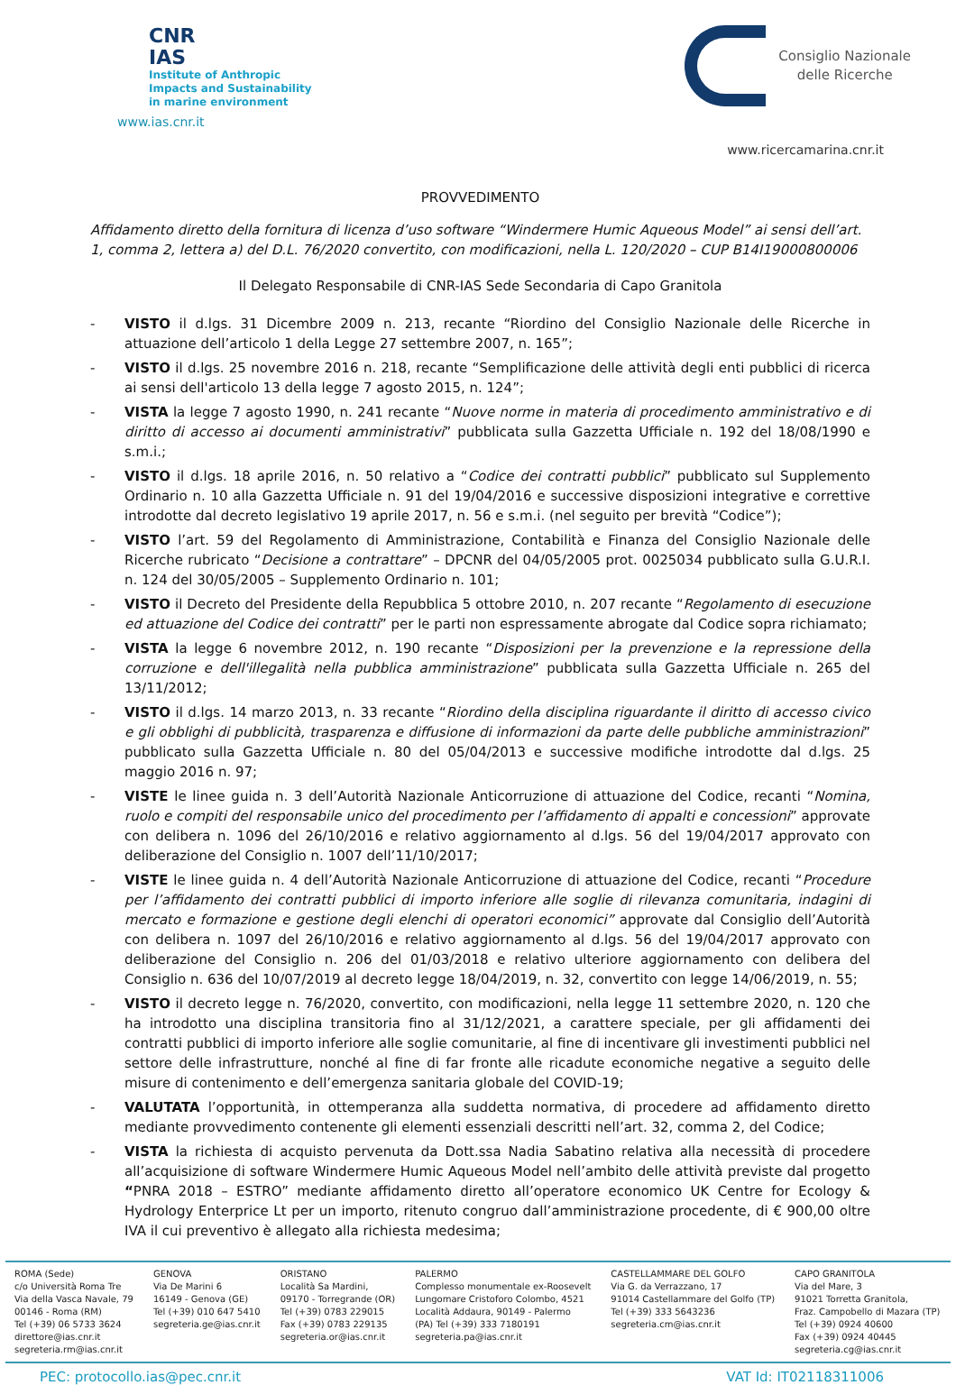CNR
IAS
Institute of Anthropic
Impacts and Sustainability
in marine environment
www.ias.cnr.it
Consiglio Nazionale
delle Ricerche
www.ricercamarina.cnr.it
PROVVEDIMENTO
Affidamento diretto della fornitura di licenza d’uso software “Windermere Humic Aqueous Model” ai sensi dell’art. 1, comma 2, lettera a) del D.L. 76/2020 convertito, con modificazioni, nella L. 120/2020 – CUP B14I19000800006
Il Delegato Responsabile di CNR-IAS Sede Secondaria di Capo Granitola
- VISTO il d.lgs. 31 Dicembre 2009 n. 213, recante “Riordino del Consiglio Nazionale delle Ricerche in attuazione dell’articolo 1 della Legge 27 settembre 2007, n. 165”;
- VISTO il d.lgs. 25 novembre 2016 n. 218, recante “Semplificazione delle attività degli enti pubblici di ricerca ai sensi dell'articolo 13 della legge 7 agosto 2015, n. 124”;
- VISTA la legge 7 agosto 1990, n. 241 recante “Nuove norme in materia di procedimento amministrativo e di diritto di accesso ai documenti amministrativi” pubblicata sulla Gazzetta Ufficiale n. 192 del 18/08/1990 e s.m.i.;
- VISTO il d.lgs. 18 aprile 2016, n. 50 relativo a “Codice dei contratti pubblici” pubblicato sul Supplemento Ordinario n. 10 alla Gazzetta Ufficiale n. 91 del 19/04/2016 e successive disposizioni integrative e correttive introdotte dal decreto legislativo 19 aprile 2017, n. 56 e s.m.i. (nel seguito per brevità “Codice”);
- VISTO l’art. 59 del Regolamento di Amministrazione, Contabilità e Finanza del Consiglio Nazionale delle Ricerche rubricato “Decisione a contrattare” – DPCNR del 04/05/2005 prot. 0025034 pubblicato sulla G.U.R.I. n. 124 del 30/05/2005 – Supplemento Ordinario n. 101;
- VISTO il Decreto del Presidente della Repubblica 5 ottobre 2010, n. 207 recante “Regolamento di esecuzione ed attuazione del Codice dei contratti” per le parti non espressamente abrogate dal Codice sopra richiamato;
- VISTA la legge 6 novembre 2012, n. 190 recante “Disposizioni per la prevenzione e la repressione della corruzione e dell'illegalità nella pubblica amministrazione” pubblicata sulla Gazzetta Ufficiale n. 265 del 13/11/2012;
- VISTO il d.lgs. 14 marzo 2013, n. 33 recante “Riordino della disciplina riguardante il diritto di accesso civico e gli obblighi di pubblicità, trasparenza e diffusione di informazioni da parte delle pubbliche amministrazioni” pubblicato sulla Gazzetta Ufficiale n. 80 del 05/04/2013 e successive modifiche introdotte dal d.lgs. 25 maggio 2016 n. 97;
- VISTE le linee guida n. 3 dell’Autorità Nazionale Anticorruzione di attuazione del Codice, recanti “Nomina, ruolo e compiti del responsabile unico del procedimento per l’affidamento di appalti e concessioni” approvate con delibera n. 1096 del 26/10/2016 e relativo aggiornamento al d.lgs. 56 del 19/04/2017 approvato con deliberazione del Consiglio n. 1007 dell’11/10/2017;
- VISTE le linee guida n. 4 dell’Autorità Nazionale Anticorruzione di attuazione del Codice, recanti “Procedure per l’affidamento dei contratti pubblici di importo inferiore alle soglie di rilevanza comunitaria, indagini di mercato e formazione e gestione degli elenchi di operatori economici” approvate dal Consiglio dell’Autorità con delibera n. 1097 del 26/10/2016 e relativo aggiornamento al d.lgs. 56 del 19/04/2017 approvato con deliberazione del Consiglio n. 206 del 01/03/2018 e relativo ulteriore aggiornamento con delibera del Consiglio n. 636 del 10/07/2019 al decreto legge 18/04/2019, n. 32, convertito con legge 14/06/2019, n. 55;
- VISTO il decreto legge n. 76/2020, convertito, con modificazioni, nella legge 11 settembre 2020, n. 120 che ha introdotto una disciplina transitoria fino al 31/12/2021, a carattere speciale, per gli affidamenti dei contratti pubblici di importo inferiore alle soglie comunitarie, al fine di incentivare gli investimenti pubblici nel settore delle infrastrutture, nonché al fine di far fronte alle ricadute economiche negative a seguito delle misure di contenimento e dell’emergenza sanitaria globale del COVID-19;
- VALUTATA l’opportunità, in ottemperanza alla suddetta normativa, di procedere ad affidamento diretto mediante provvedimento contenente gli elementi essenziali descritti nell’art. 32, comma 2, del Codice;
- VISTA la richiesta di acquisto pervenuta da Dott.ssa Nadia Sabatino relativa alla necessità di procedere all’acquisizione di software Windermere Humic Aqueous Model nell’ambito delle attività previste dal progetto “PNRA 2018 – ESTRO” mediante affidamento diretto all’operatore economico UK Centre for Ecology & Hydrology Enterprice Lt per un importo, ritenuto congruo dall’amministrazione procedente, di € 900,00 oltre IVA il cui preventivo è allegato alla richiesta medesima;
ROMA (Sede)
c/o Università Roma Tre
Via della Vasca Navale, 79
00146 - Roma (RM)
Tel (+39) 06 5733 3624
direttore@ias.cnr.it
segreteria.rm@ias.cnr.it
GENOVA
Via De Marini 6
16149 - Genova (GE)
Tel (+39) 010 647 5410
segreteria.ge@ias.cnr.it
ORISTANO
Località Sa Mardini,
09170 - Torregrande (OR)
Tel (+39) 0783 229015
Fax (+39) 0783 229135
segreteria.or@ias.cnr.it
PALERMO
Complesso monumentale ex-Roosevelt
Lungomare Cristoforo Colombo, 4521
Località Addaura, 90149 - Palermo
(PA) Tel (+39) 333 7180191
segreteria.pa@ias.cnr.it
CASTELLAMMARE DEL GOLFO
Via G. da Verrazzano, 17
91014 Castellammare del Golfo (TP)
Tel (+39) 333 5643236
segreteria.cm@ias.cnr.it
CAPO GRANITOLA
Via del Mare, 3
91021 Torretta Granitola,
Fraz. Campobello di Mazara (TP)
Tel (+39) 0924 40600
Fax (+39) 0924 40445
segreteria.cg@ias.cnr.it
PEC: protocollo.ias@pec.cnr.it VAT Id: IT02118311006